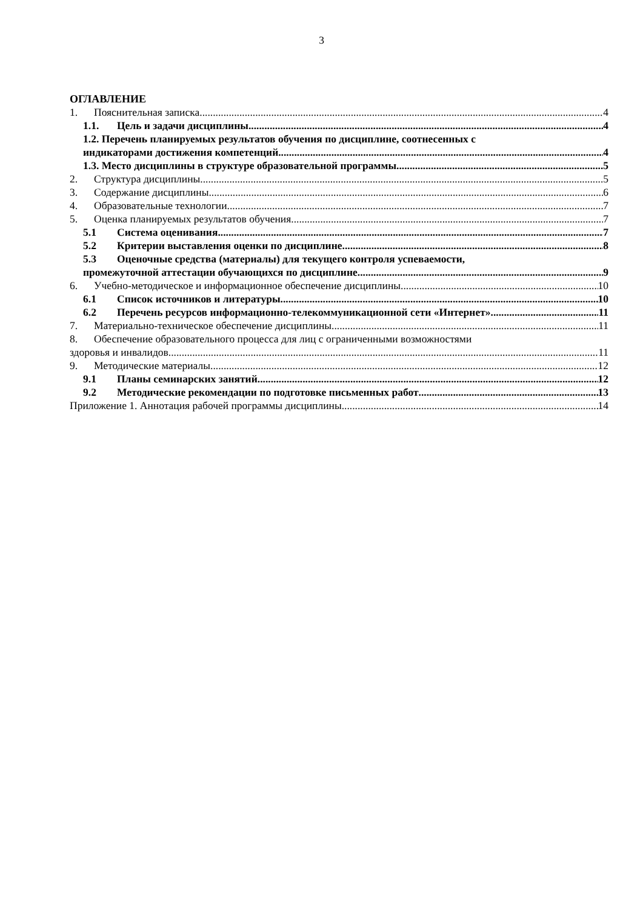3
ОГЛАВЛЕНИЕ
1. Пояснительная записка 4
1.1. Цель и задачи дисциплины 4
1.2. Перечень планируемых результатов обучения по дисциплине, соотнесенных с
индикаторами достижения компетенций 4
1.3. Место дисциплины в структуре образовательной программы 5
2. Структура дисциплины 5
3. Содержание дисциплины 6
4. Образовательные технологии 7
5. Оценка планируемых результатов обучения 7
5.1 Система оценивания 7
5.2 Критерии выставления оценки по дисциплине 8
5.3 Оценочные средства (материалы) для текущего контроля успеваемости,
промежуточной аттестации обучающихся по дисциплине 9
6. Учебно-методическое и информационное обеспечение дисциплины 10
6.1 Список источников и литературы 10
6.2 Перечень ресурсов информационно-телекоммуникационной сети «Интернет». 11
7. Материально-техническое обеспечение дисциплины 11
8. Обеспечение образовательного процесса для лиц с ограниченными возможностями
здоровья и инвалидов 11
9. Методические материалы 12
9.1 Планы семинарских занятий 12
9.2 Методические рекомендации по подготовке письменных работ 13
Приложение 1. Аннотация рабочей программы дисциплины 14